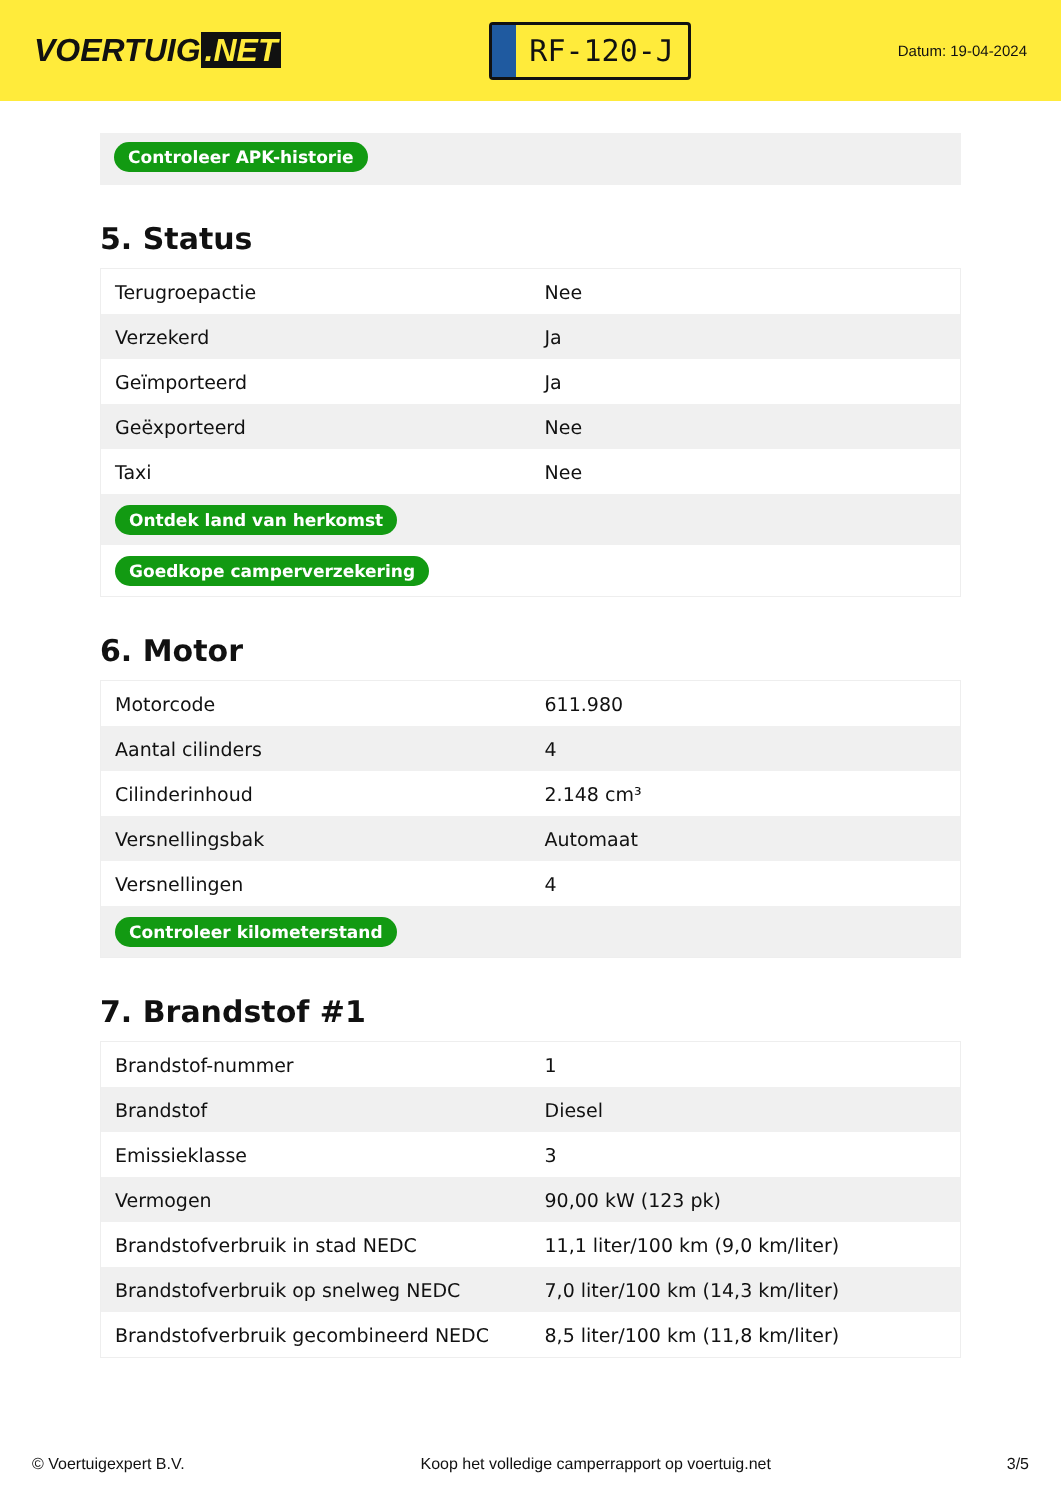VOERTUIG.NET
RF-120-J
Datum: 19-04-2024
Controleer APK-historie
5. Status
| Terugroepactie | Nee |
| Verzekerd | Ja |
| Geïmporteerd | Ja |
| Geëxporteerd | Nee |
| Taxi | Nee |
| Ontdek land van herkomst | |
| Goedkope camperverzekering | |
6. Motor
| Motorcode | 611.980 |
| Aantal cilinders | 4 |
| Cilinderinhoud | 2.148 cm³ |
| Versnellingsbak | Automaat |
| Versnellingen | 4 |
| Controleer kilometerstand | |
7. Brandstof #1
| Brandstof-nummer | 1 |
| Brandstof | Diesel |
| Emissieklasse | 3 |
| Vermogen | 90,00 kW (123 pk) |
| Brandstofverbruik in stad NEDC | 11,1 liter/100 km (9,0 km/liter) |
| Brandstofverbruik op snelweg NEDC | 7,0 liter/100 km (14,3 km/liter) |
| Brandstofverbruik gecombineerd NEDC | 8,5 liter/100 km (11,8 km/liter) |
© Voertuigexpert B.V. Koop het volledige camperrapport op voertuig.net 3/5